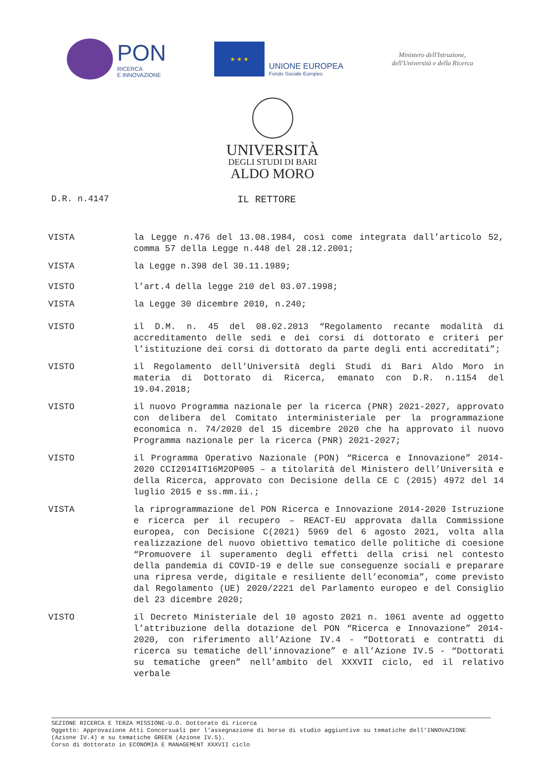PON
RICERCA
E INNOVAZIONE
★ ★ ★
UNIONE EUROPEA
Fondo Sociale Europeo
Ministero dell'Istruzione,
dell'Università e della Ricerca
UNIVERSITÀ
DEGLI STUDI DI BARI
ALDO MORO
D.R. n.4147 IL RETTORE
VISTA la Legge n.476 del 13.08.1984, così come integrata dall’articolo 52, comma 57 della Legge n.448 del 28.12.2001;
VISTA la Legge n.398 del 30.11.1989;
VISTO l’art.4 della legge 210 del 03.07.1998;
VISTA la Legge 30 dicembre 2010, n.240;
VISTO il D.M. n. 45 del 08.02.2013 “Regolamento recante modalità di accreditamento delle sedi e dei corsi di dottorato e criteri per l’istituzione dei corsi di dottorato da parte degli enti accreditati”;
VISTO il Regolamento dell’Università degli Studi di Bari Aldo Moro in materia di Dottorato di Ricerca, emanato con D.R. n.1154 del 19.04.2018;
VISTO il nuovo Programma nazionale per la ricerca (PNR) 2021-2027, approvato con delibera del Comitato interministeriale per la programmazione economica n. 74/2020 del 15 dicembre 2020 che ha approvato il nuovo Programma nazionale per la ricerca (PNR) 2021-2027;
VISTO il Programma Operativo Nazionale (PON) “Ricerca e Innovazione” 2014-2020 CCI2014IT16M2OP005 – a titolarità del Ministero dell’Università e della Ricerca, approvato con Decisione della CE C (2015) 4972 del 14 luglio 2015 e ss.mm.ii.;
VISTA la riprogrammazione del PON Ricerca e Innovazione 2014-2020 Istruzione e ricerca per il recupero – REACT-EU approvata dalla Commissione europea, con Decisione C(2021) 5969 del 6 agosto 2021, volta alla realizzazione del nuovo obiettivo tematico delle politiche di coesione “Promuovere il superamento degli effetti della crisi nel contesto della pandemia di COVID-19 e delle sue conseguenze sociali e preparare una ripresa verde, digitale e resiliente dell’economia”, come previsto dal Regolamento (UE) 2020/2221 del Parlamento europeo e del Consiglio del 23 dicembre 2020;
VISTO il Decreto Ministeriale del 10 agosto 2021 n. 1061 avente ad oggetto l’attribuzione della dotazione del PON “Ricerca e Innovazione” 2014-2020, con riferimento all’Azione IV.4 - “Dottorati e contratti di ricerca su tematiche dell'innovazione” e all’Azione IV.5 - “Dottorati su tematiche green” nell’ambito del XXXVII ciclo, ed il relativo verbale
SEZIONE RICERCA E TERZA MISSIONE-U.O. Dottorato di ricerca
Oggetto: Approvazione Atti Concorsuali per l’assegnazione di borse di studio aggiuntive su tematiche dell’INNOVAZIONE (Azione IV.4) e su tematiche GREEN (Azione IV.5).
Corso di dottorato in ECONOMIA E MANAGEMENT XXXVII ciclo